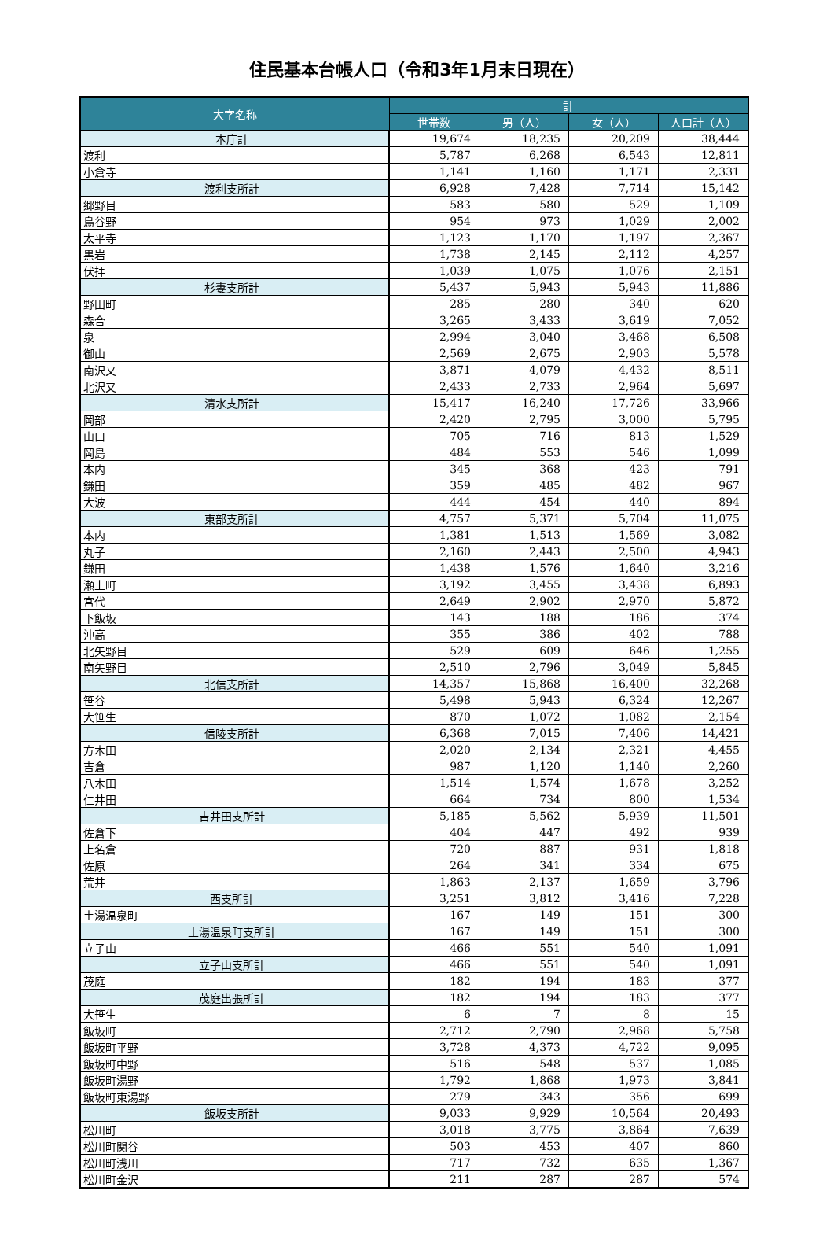住民基本台帳人口（令和3年1月末日現在）
| 大字名称 | 計 | | | |
| --- | --- | --- | --- | --- |
| | 世帯数 | 男（人） | 女（人） | 人口計（人） |
| 本庁計 | 19,674 | 18,235 | 20,209 | 38,444 |
| 渡利 | 5,787 | 6,268 | 6,543 | 12,811 |
| 小倉寺 | 1,141 | 1,160 | 1,171 | 2,331 |
| 渡利支所計 | 6,928 | 7,428 | 7,714 | 15,142 |
| 郷野目 | 583 | 580 | 529 | 1,109 |
| 鳥谷野 | 954 | 973 | 1,029 | 2,002 |
| 太平寺 | 1,123 | 1,170 | 1,197 | 2,367 |
| 黒岩 | 1,738 | 2,145 | 2,112 | 4,257 |
| 伏拝 | 1,039 | 1,075 | 1,076 | 2,151 |
| 杉妻支所計 | 5,437 | 5,943 | 5,943 | 11,886 |
| 野田町 | 285 | 280 | 340 | 620 |
| 森合 | 3,265 | 3,433 | 3,619 | 7,052 |
| 泉 | 2,994 | 3,040 | 3,468 | 6,508 |
| 御山 | 2,569 | 2,675 | 2,903 | 5,578 |
| 南沢又 | 3,871 | 4,079 | 4,432 | 8,511 |
| 北沢又 | 2,433 | 2,733 | 2,964 | 5,697 |
| 清水支所計 | 15,417 | 16,240 | 17,726 | 33,966 |
| 岡部 | 2,420 | 2,795 | 3,000 | 5,795 |
| 山口 | 705 | 716 | 813 | 1,529 |
| 岡島 | 484 | 553 | 546 | 1,099 |
| 本内 | 345 | 368 | 423 | 791 |
| 鎌田 | 359 | 485 | 482 | 967 |
| 大波 | 444 | 454 | 440 | 894 |
| 東部支所計 | 4,757 | 5,371 | 5,704 | 11,075 |
| 本内 | 1,381 | 1,513 | 1,569 | 3,082 |
| 丸子 | 2,160 | 2,443 | 2,500 | 4,943 |
| 鎌田 | 1,438 | 1,576 | 1,640 | 3,216 |
| 瀬上町 | 3,192 | 3,455 | 3,438 | 6,893 |
| 宮代 | 2,649 | 2,902 | 2,970 | 5,872 |
| 下飯坂 | 143 | 188 | 186 | 374 |
| 沖高 | 355 | 386 | 402 | 788 |
| 北矢野目 | 529 | 609 | 646 | 1,255 |
| 南矢野目 | 2,510 | 2,796 | 3,049 | 5,845 |
| 北信支所計 | 14,357 | 15,868 | 16,400 | 32,268 |
| 笹谷 | 5,498 | 5,943 | 6,324 | 12,267 |
| 大笹生 | 870 | 1,072 | 1,082 | 2,154 |
| 信陵支所計 | 6,368 | 7,015 | 7,406 | 14,421 |
| 方木田 | 2,020 | 2,134 | 2,321 | 4,455 |
| 吉倉 | 987 | 1,120 | 1,140 | 2,260 |
| 八木田 | 1,514 | 1,574 | 1,678 | 3,252 |
| 仁井田 | 664 | 734 | 800 | 1,534 |
| 吉井田支所計 | 5,185 | 5,562 | 5,939 | 11,501 |
| 佐倉下 | 404 | 447 | 492 | 939 |
| 上名倉 | 720 | 887 | 931 | 1,818 |
| 佐原 | 264 | 341 | 334 | 675 |
| 荒井 | 1,863 | 2,137 | 1,659 | 3,796 |
| 西支所計 | 3,251 | 3,812 | 3,416 | 7,228 |
| 土湯温泉町 | 167 | 149 | 151 | 300 |
| 土湯温泉町支所計 | 167 | 149 | 151 | 300 |
| 立子山 | 466 | 551 | 540 | 1,091 |
| 立子山支所計 | 466 | 551 | 540 | 1,091 |
| 茂庭 | 182 | 194 | 183 | 377 |
| 茂庭出張所計 | 182 | 194 | 183 | 377 |
| 大笹生 | 6 | 7 | 8 | 15 |
| 飯坂町 | 2,712 | 2,790 | 2,968 | 5,758 |
| 飯坂町平野 | 3,728 | 4,373 | 4,722 | 9,095 |
| 飯坂町中野 | 516 | 548 | 537 | 1,085 |
| 飯坂町湯野 | 1,792 | 1,868 | 1,973 | 3,841 |
| 飯坂町東湯野 | 279 | 343 | 356 | 699 |
| 飯坂支所計 | 9,033 | 9,929 | 10,564 | 20,493 |
| 松川町 | 3,018 | 3,775 | 3,864 | 7,639 |
| 松川町関谷 | 503 | 453 | 407 | 860 |
| 松川町浅川 | 717 | 732 | 635 | 1,367 |
| 松川町金沢 | 211 | 287 | 287 | 574 |